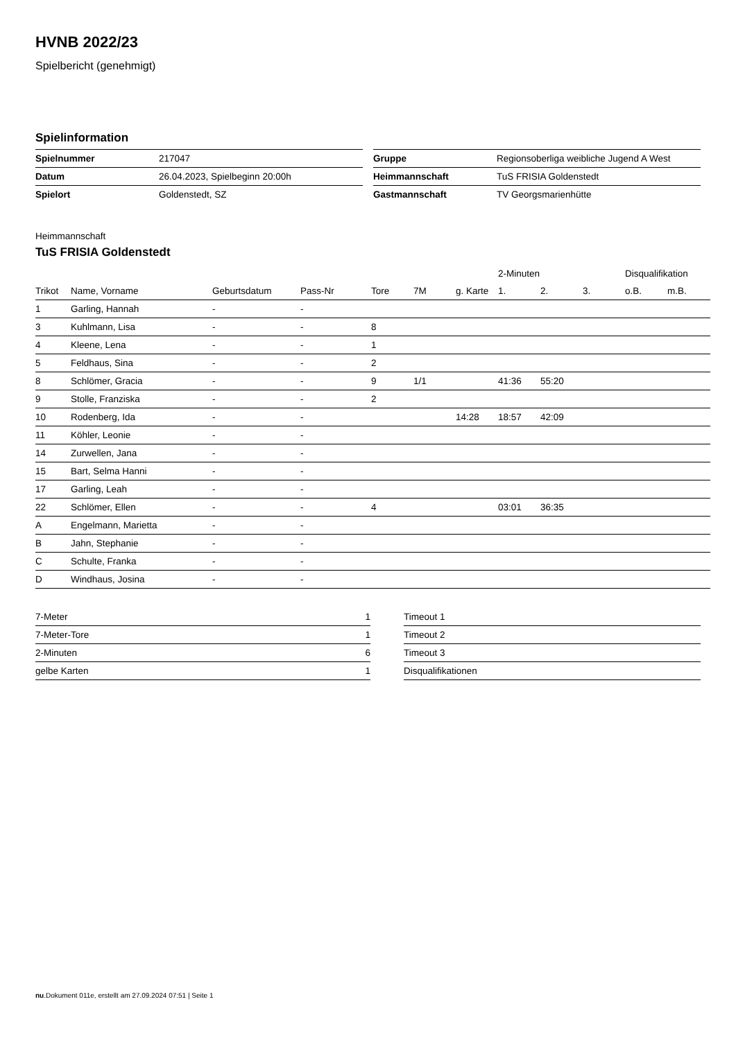HVNB 2022/23
Spielbericht (genehmigt)
Spielinformation
| Spielnummer | 217047 |
| Datum | 26.04.2023, Spielbeginn 20:00h |
| Spielort | Goldenstedt, SZ |
| Gruppe | Regionsoberliga weibliche Jugend A West |
| Heimmannschaft | TuS FRISIA Goldenstedt |
| Gastmannschaft | TV Georgsmarienhütte |
Heimmannschaft
TuS FRISIA Goldenstedt
| | | | | | | | 2-Minuten | | | Disqualifikation | |
| --- | --- | --- | --- | --- | --- | --- | --- | --- | --- | --- | --- |
| Trikot | Name, Vorname | Geburtsdatum | Pass-Nr | Tore | 7M | g. Karte | 1. | 2. | 3. | o.B. | m.B. |
| 1 | Garling, Hannah | - | - | | | | | | | | |
| 3 | Kuhlmann, Lisa | - | - | 8 | | | | | | | |
| 4 | Kleene, Lena | - | - | 1 | | | | | | | |
| 5 | Feldhaus, Sina | - | - | 2 | | | | | | | |
| 8 | Schlömer, Gracia | - | - | 9 | 1/1 | | 41:36 | 55:20 | | | |
| 9 | Stolle, Franziska | - | - | 2 | | | | | | | |
| 10 | Rodenberg, Ida | - | - | | | 14:28 | 18:57 | 42:09 | | | |
| 11 | Köhler, Leonie | - | - | | | | | | | | |
| 14 | Zurwellen, Jana | - | - | | | | | | | | |
| 15 | Bart, Selma Hanni | - | - | | | | | | | | |
| 17 | Garling, Leah | - | - | | | | | | | | |
| 22 | Schlömer, Ellen | - | - | 4 | | | 03:01 | 36:35 | | | |
| A | Engelmann, Marietta | - | - | | | | | | | | |
| B | Jahn, Stephanie | - | - | | | | | | | | |
| C | Schulte, Franka | - | - | | | | | | | | |
| D | Windhaus, Josina | - | - | | | | | | | | |
| 7-Meter | 1 |
| 7-Meter-Tore | 1 |
| 2-Minuten | 6 |
| gelbe Karten | 1 |
| Timeout 1 |
| Timeout 2 |
| Timeout 3 |
| Disqualifikationen |
nu.Dokument 011e, erstellt am 27.09.2024 07:51 | Seite 1